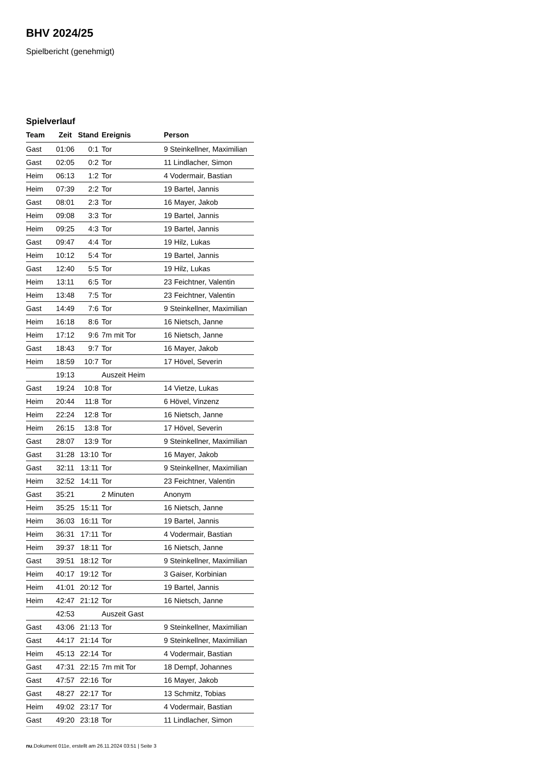BHV 2024/25
Spielbericht (genehmigt)
Spielverlauf
| Team | Zeit | Stand | Ereignis | Person |
| --- | --- | --- | --- | --- |
| Gast | 01:06 | 0:1 | Tor | 9 Steinkellner, Maximilian |
| Gast | 02:05 | 0:2 | Tor | 11 Lindlacher, Simon |
| Heim | 06:13 | 1:2 | Tor | 4 Vodermair, Bastian |
| Heim | 07:39 | 2:2 | Tor | 19 Bartel, Jannis |
| Gast | 08:01 | 2:3 | Tor | 16 Mayer, Jakob |
| Heim | 09:08 | 3:3 | Tor | 19 Bartel, Jannis |
| Heim | 09:25 | 4:3 | Tor | 19 Bartel, Jannis |
| Gast | 09:47 | 4:4 | Tor | 19 Hilz, Lukas |
| Heim | 10:12 | 5:4 | Tor | 19 Bartel, Jannis |
| Gast | 12:40 | 5:5 | Tor | 19 Hilz, Lukas |
| Heim | 13:11 | 6:5 | Tor | 23 Feichtner, Valentin |
| Heim | 13:48 | 7:5 | Tor | 23 Feichtner, Valentin |
| Gast | 14:49 | 7:6 | Tor | 9 Steinkellner, Maximilian |
| Heim | 16:18 | 8:6 | Tor | 16 Nietsch, Janne |
| Heim | 17:12 | 9:6 | 7m mit Tor | 16 Nietsch, Janne |
| Gast | 18:43 | 9:7 | Tor | 16 Mayer, Jakob |
| Heim | 18:59 | 10:7 | Tor | 17 Hövel, Severin |
| | 19:13 | | Auszeit Heim | |
| Gast | 19:24 | 10:8 | Tor | 14 Vietze, Lukas |
| Heim | 20:44 | 11:8 | Tor | 6 Hövel, Vinzenz |
| Heim | 22:24 | 12:8 | Tor | 16 Nietsch, Janne |
| Heim | 26:15 | 13:8 | Tor | 17 Hövel, Severin |
| Gast | 28:07 | 13:9 | Tor | 9 Steinkellner, Maximilian |
| Gast | 31:28 | 13:10 | Tor | 16 Mayer, Jakob |
| Gast | 32:11 | 13:11 | Tor | 9 Steinkellner, Maximilian |
| Heim | 32:52 | 14:11 | Tor | 23 Feichtner, Valentin |
| Gast | 35:21 | | 2 Minuten | Anonym |
| Heim | 35:25 | 15:11 | Tor | 16 Nietsch, Janne |
| Heim | 36:03 | 16:11 | Tor | 19 Bartel, Jannis |
| Heim | 36:31 | 17:11 | Tor | 4 Vodermair, Bastian |
| Heim | 39:37 | 18:11 | Tor | 16 Nietsch, Janne |
| Gast | 39:51 | 18:12 | Tor | 9 Steinkellner, Maximilian |
| Heim | 40:17 | 19:12 | Tor | 3 Gaiser, Korbinian |
| Heim | 41:01 | 20:12 | Tor | 19 Bartel, Jannis |
| Heim | 42:47 | 21:12 | Tor | 16 Nietsch, Janne |
| | 42:53 | | Auszeit Gast | |
| Gast | 43:06 | 21:13 | Tor | 9 Steinkellner, Maximilian |
| Gast | 44:17 | 21:14 | Tor | 9 Steinkellner, Maximilian |
| Heim | 45:13 | 22:14 | Tor | 4 Vodermair, Bastian |
| Gast | 47:31 | 22:15 | 7m mit Tor | 18 Dempf, Johannes |
| Gast | 47:57 | 22:16 | Tor | 16 Mayer, Jakob |
| Gast | 48:27 | 22:17 | Tor | 13 Schmitz, Tobias |
| Heim | 49:02 | 23:17 | Tor | 4 Vodermair, Bastian |
| Gast | 49:20 | 23:18 | Tor | 11 Lindlacher, Simon |
nu.Dokument 011e, erstellt am 26.11.2024 03:51 | Seite 3